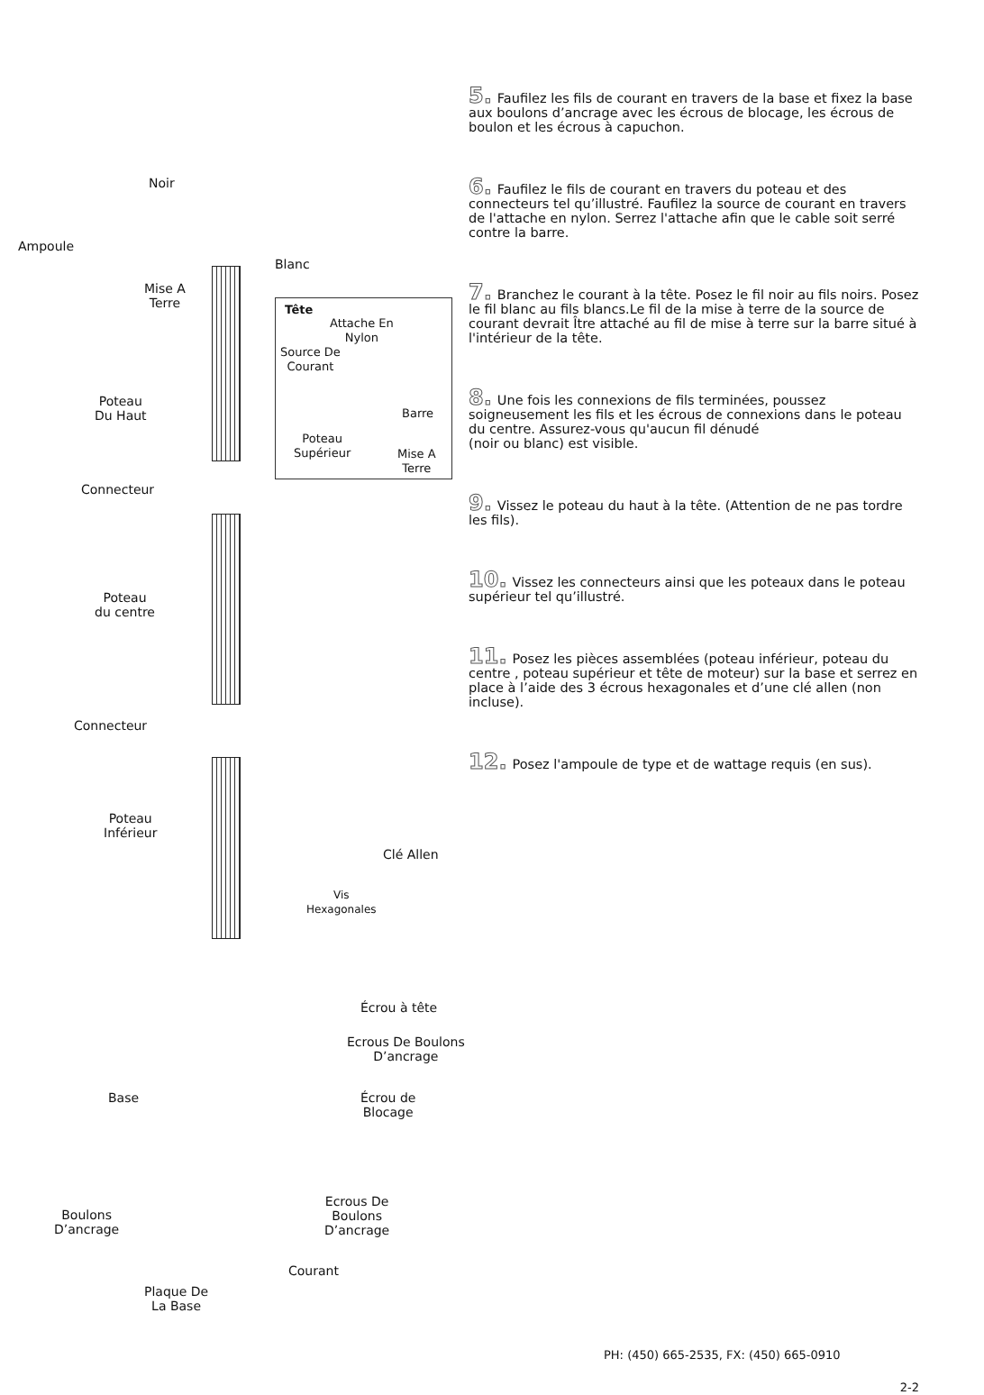Noir
Ampoule
Blanc
Mise A
Terre
Tête
Attache En
Nylon
Source De
Courant
Barre
Poteau
Supérieur Mise A
Terre
Poteau
Du Haut
Connecteur
Poteau
du centre
Connecteur
Poteau
Inférieur
Clé Allen
Vis
Hexagonales
Écrou à tête
Ecrous De Boulons
D’ancrage
Base
Écrou de
Blocage
Ecrous De
Boulons
D’ancrage
Boulons
D’ancrage
Courant
Plaque De
La Base
5. Faufilez les fils de courant en travers de la base et fixez la base aux boulons d’ancrage avec les écrous de blocage, les écrous de boulon et les écrous à capuchon.
6. Faufilez le fils de courant en travers du poteau et des connecteurs tel qu’illustré. Faufilez la source de courant en travers de l'attache en nylon. Serrez l'attache afin que le cable soit serré contre la barre.
7. Branchez le courant à la tête. Posez le fil noir au fils noirs. Posez le fil blanc au fils blancs.Le fil de la mise à terre de la source de courant devrait Ître attaché au fil de mise à terre sur la barre situé à l'intérieur de la tête.
8. Une fois les connexions de fils terminées, poussez soigneusement les fils et les écrous de connexions dans le poteau du centre. Assurez-vous qu'aucun fil dénudé
(noir ou blanc) est visible.
9. Vissez le poteau du haut à la tête. (Attention de ne pas tordre les fils).
10. Vissez les connecteurs ainsi que les poteaux dans le poteau supérieur tel qu’illustré.
11. Posez les pièces assemblées (poteau inférieur, poteau du centre , poteau supérieur et tête de moteur) sur la base et serrez en place à l’aide des 3 écrous hexagonales et d’une clé allen (non incluse).
12. Posez l'ampoule de type et de wattage requis (en sus).
PH: (450) 665-2535, FX: (450) 665-0910
2-2